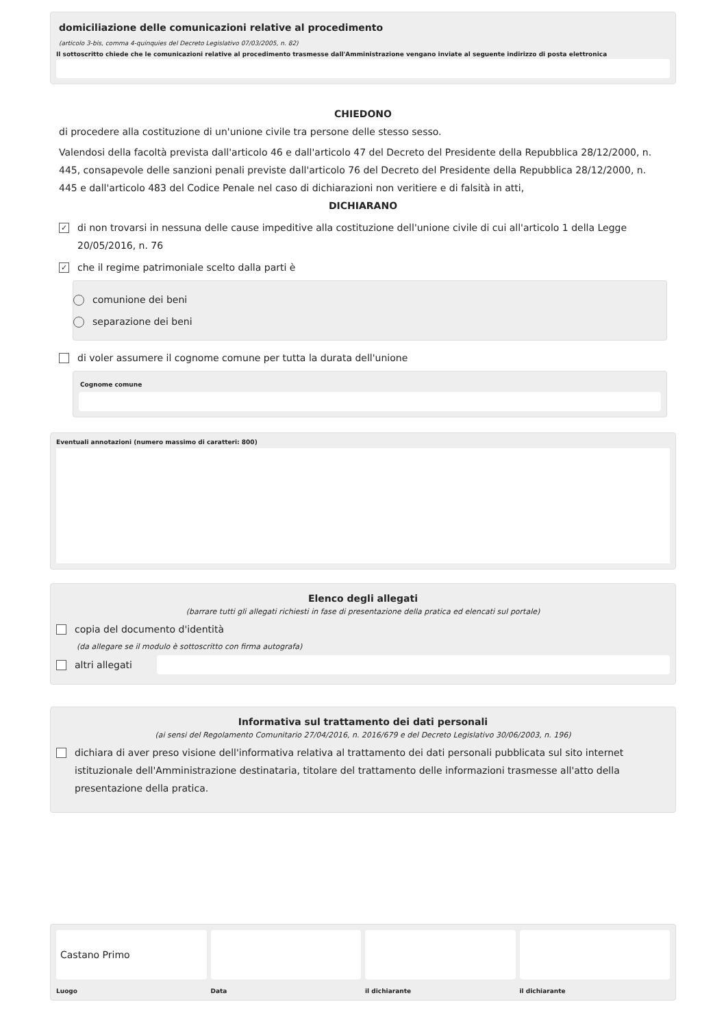domiciliazione delle comunicazioni relative al procedimento
(articolo 3-bis, comma 4-quinquies del Decreto Legislativo 07/03/2005, n. 82)
Il sottoscritto chiede che le comunicazioni relative al procedimento trasmesse dall'Amministrazione vengano inviate al seguente indirizzo di posta elettronica
CHIEDONO
di procedere alla costituzione di un'unione civile tra persone delle stesso sesso.
Valendosi della facoltà prevista dall'articolo 46 e dall'articolo 47 del Decreto del Presidente della Repubblica 28/12/2000, n. 445, consapevole delle sanzioni penali previste dall'articolo 76 del Decreto del Presidente della Repubblica 28/12/2000, n. 445 e dall'articolo 483 del Codice Penale nel caso di dichiarazioni non veritiere e di falsità in atti,
DICHIARANO
✓ di non trovarsi in nessuna delle cause impeditive alla costituzione dell'unione civile di cui all'articolo 1 della Legge 20/05/2016, n. 76
✓ che il regime patrimoniale scelto dalla parti è
comunione dei beni
separazione dei beni
di voler assumere il cognome comune per tutta la durata dell'unione
Cognome comune
Eventuali annotazioni (numero massimo di caratteri: 800)
Elenco degli allegati
(barrare tutti gli allegati richiesti in fase di presentazione della pratica ed elencati sul portale)
copia del documento d'identità
(da allegare se il modulo è sottoscritto con firma autografa)
altri allegati
Informativa sul trattamento dei dati personali
(ai sensi del Regolamento Comunitario 27/04/2016, n. 2016/679 e del Decreto Legislativo 30/06/2003, n. 196)
dichiara di aver preso visione dell'informativa relativa al trattamento dei dati personali pubblicata sul sito internet istituzionale dell'Amministrazione destinataria, titolare del trattamento delle informazioni trasmesse all'atto della presentazione della pratica.
Castano Primo
Luogo
Data il dichiarante il dichiarante